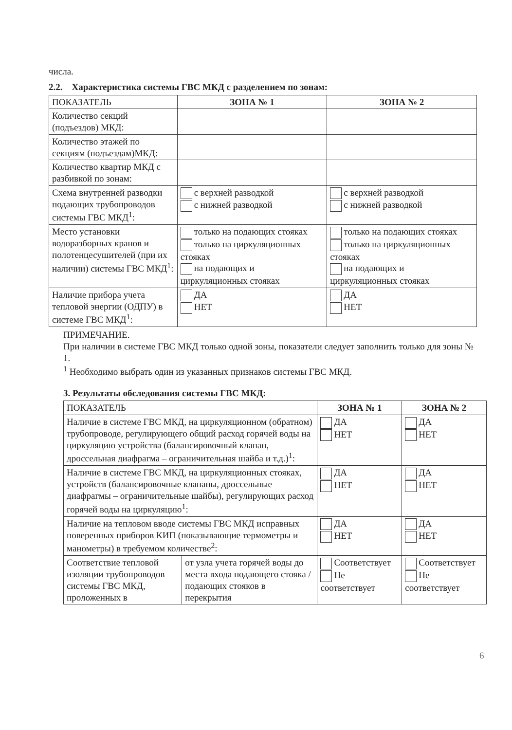числа.
2.2. Характеристика системы ГВС МКД с разделением по зонам:
| ПОКАЗАТЕЛЬ | ЗОНА № 1 | ЗОНА № 2 |
| --- | --- | --- |
| Количество секций (подъездов) МКД: | | |
| Количество этажей по секциям (подъездам)МКД: | | |
| Количество квартир МКД с разбивкой по зонам: | | |
| Схема внутренней разводки подающих трубопроводов системы ГВС МКД<sup>1</sup>: | с верхней разводкой с нижней разводкой | с верхней разводкой с нижней разводкой |
| Место установки водоразборных кранов и полотенцесушителей (при их наличии) системы ГВС МКД<sup>1</sup>: | только на подающих стояках только на циркуляционных стояках на подающих и циркуляционных стояках | только на подающих стояках только на циркуляционных стояках на подающих и циркуляционных стояках |
| Наличие прибора учета тепловой энергии (ОДПУ) в системе ГВС МКД<sup>1</sup>: | ДА НЕТ | ДА НЕТ |
ПРИМЕЧАНИЕ.
При наличии в системе ГВС МКД только одной зоны, показатели следует заполнить только для зоны № 1.
<sup>1</sup> Необходимо выбрать один из указанных признаков системы ГВС МКД.
3. Результаты обследования системы ГВС МКД:
| ПОКАЗАТЕЛЬ | | ЗОНА № 1 | ЗОНА № 2 |
| --- | --- | --- | --- |
| Наличие в системе ГВС МКД, на циркуляционном (обратном) трубопроводе, регулирующего общий расход горячей воды на циркуляцию устройства (балансировочный клапан, дроссельная диафрагма – ограничительная шайба и т.д.)<sup>1</sup>: | | ДА НЕТ | ДА НЕТ |
| Наличие в системе ГВС МКД, на циркуляционных стояках, устройств (балансировочные клапаны, дроссельные диафрагмы – ограничительные шайбы), регулирующих расход горячей воды на циркуляцию<sup>1</sup>: | | ДА НЕТ | ДА НЕТ |
| Наличие на тепловом вводе системы ГВС МКД исправных поверенных приборов КИП (показывающие термометры и манометры) в требуемом количестве<sup>2</sup>: | | ДА НЕТ | ДА НЕТ |
| Соответствие тепловой изоляции трубопроводов системы ГВС МКД, проложенных в | от узла учета горячей воды до места входа подающего стояка / подающих стояков в перекрытия | Соответствует Не соответствует | Соответствует Не соответствует |
6